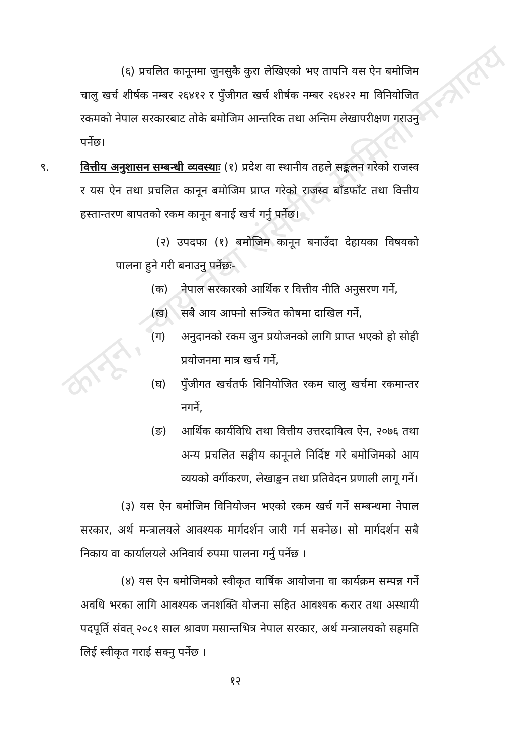कानून, न्याय तथा संसदीय मामिला मन्त्रालय
(६) प्रचलित कानूनमा जुनसुकै कुरा लेखिएको भए तापनि यस ऐन बमोजिम चालु खर्च शीर्षक नम्बर २६४१२ र पुँजीगत खर्च शीर्षक नम्बर २६४२२ मा विनियोजित रकमको नेपाल सरकारबाट तोके बमोजिम आन्तरिक तथा अन्तिम लेखापरीक्षण गराउनु पर्नेछ।
९. वित्तीय अनुशासन सम्बन्धी व्यवस्थाः (१) प्रदेश वा स्थानीय तहले सङ्कलन गरेको राजस्व र यस ऐन तथा प्रचलित कानून बमोजिम प्राप्त गरेको राजस्व बाँडफाँट तथा वित्तीय हस्तान्तरण बापतको रकम कानून बनाई खर्च गर्नु पर्नेछ।
(२) उपदफा (१) बमोजिम कानून बनाउँदा देहायका विषयको पालना हुने गरी बनाउनु पर्नेछः-
(क) नेपाल सरकारको आर्थिक र वित्तीय नीति अनुसरण गर्ने,
(ख) सबै आय आफ्नो सञ्चित कोषमा दाखिल गर्ने,
(ग) अनुदानको रकम जुन प्रयोजनको लागि प्राप्त भएको हो सोही प्रयोजनमा मात्र खर्च गर्ने,
(घ) पुँजीगत खर्चतर्फ विनियोजित रकम चालु खर्चमा रकमान्तर नगर्ने,
(ङ) आर्थिक कार्यविधि तथा वित्तीय उत्तरदायित्व ऐन, २०७६ तथा अन्य प्रचलित सङ्घीय कानूनले निर्दिष्ट गरे बमोजिमको आय व्ययको वर्गीकरण, लेखाङ्कन तथा प्रतिवेदन प्रणाली लागू गर्ने।
(३) यस ऐन बमोजिम विनियोजन भएको रकम खर्च गर्ने सम्बन्धमा नेपाल सरकार, अर्थ मन्त्रालयले आवश्यक मार्गदर्शन जारी गर्न सक्नेछ। सो मार्गदर्शन सबै निकाय वा कार्यालयले अनिवार्य रुपमा पालना गर्नु पर्नेछ ।
(४) यस ऐन बमोजिमको स्वीकृत वार्षिक आयोजना वा कार्यक्रम सम्पन्न गर्ने अवधि भरका लागि आवश्यक जनशक्ति योजना सहित आवश्यक करार तथा अस्थायी पदपूर्ति संवत् २०८१ साल श्रावण मसान्तभित्र नेपाल सरकार, अर्थ मन्त्रालयको सहमति लिई स्वीकृत गराई सक्नु पर्नेछ ।
१२